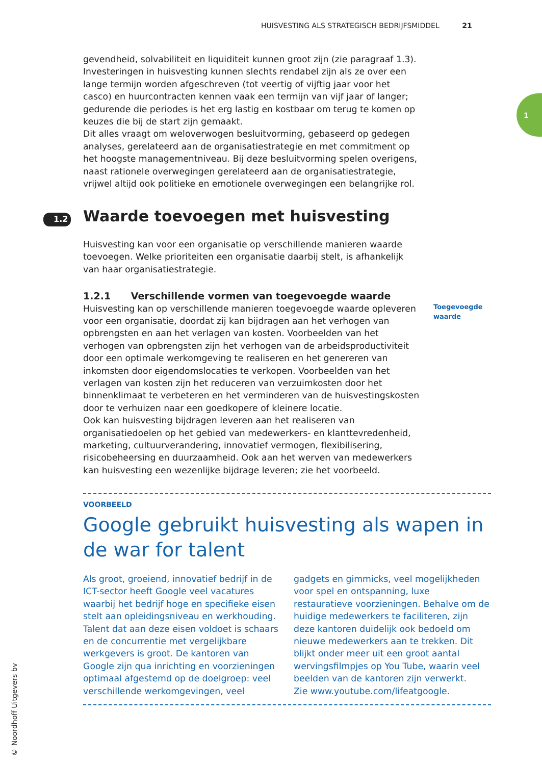HUISVESTING ALS STRATEGISCH BEDRIJFSMIDDEL 21
1
gevendheid, solvabiliteit en liquiditeit kunnen groot zijn (zie paragraaf 1.3). Investeringen in huisvesting kunnen slechts rendabel zijn als ze over een lange termijn worden afgeschreven (tot veertig of vijftig jaar voor het casco) en huurcontracten kennen vaak een termijn van vijf jaar of langer; gedurende die periodes is het erg lastig en kostbaar om terug te komen op keuzes die bij de start zijn gemaakt.
Dit alles vraagt om weloverwogen besluitvorming, gebaseerd op gedegen analyses, gerelateerd aan de organisatiestrategie en met commitment op het hoogste managementniveau. Bij deze besluitvorming spelen overigens, naast rationele overwegingen gerelateerd aan de organisatiestrategie, vrijwel altijd ook politieke en emotionele overwegingen een belangrijke rol.
1.2 Waarde toevoegen met huisvesting
Huisvesting kan voor een organisatie op verschillende manieren waarde toevoegen. Welke prioriteiten een organisatie daarbij stelt, is afhankelijk van haar organisatiestrategie.
1.2.1 Verschillende vormen van toegevoegde waarde
Huisvesting kan op verschillende manieren toegevoegde waarde opleveren voor een organisatie, doordat zij kan bijdragen aan het verhogen van opbrengsten en aan het verlagen van kosten. Voorbeelden van het verhogen van opbrengsten zijn het verhogen van de arbeidsproductiviteit door een optimale werkomgeving te realiseren en het genereren van inkomsten door eigendomslocaties te verkopen. Voorbeelden van het verlagen van kosten zijn het reduceren van verzuimkosten door het binnenklimaat te verbeteren en het verminderen van de huisvestingskosten door te verhuizen naar een goedkopere of kleinere locatie.
Ook kan huisvesting bijdragen leveren aan het realiseren van organisatiedoelen op het gebied van medewerkers- en klanttevredenheid, marketing, cultuurverandering, innovatief vermogen, flexibilisering, risicobeheersing en duurzaamheid. Ook aan het werven van medewerkers kan huisvesting een wezenlijke bijdrage leveren; zie het voorbeeld.
Toegevoegde
waarde
VOORBEELD
Google gebruikt huisvesting als wapen in de war for talent
Als groot, groeiend, innovatief bedrijf in de ICT-sector heeft Google veel vacatures waarbij het bedrijf hoge en specifieke eisen stelt aan opleidingsniveau en werkhouding. Talent dat aan deze eisen voldoet is schaars en de concurrentie met vergelijkbare werkgevers is groot. De kantoren van Google zijn qua inrichting en voorzieningen optimaal afgestemd op de doelgroep: veel verschillende werkomgevingen, veel gadgets en gimmicks, veel mogelijkheden voor spel en ontspanning, luxe restauratieve voorzieningen. Behalve om de huidige medewerkers te faciliteren, zijn deze kantoren duidelijk ook bedoeld om nieuwe medewerkers aan te trekken. Dit blijkt onder meer uit een groot aantal wervingsfilmpjes op You Tube, waarin veel beelden van de kantoren zijn verwerkt.
Zie www.youtube.com/lifeatgoogle.
© Noordhoff Uitgevers bv